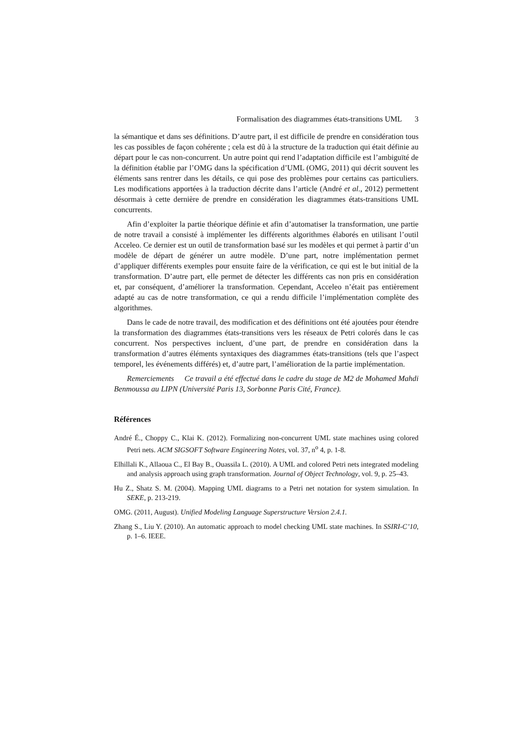Formalisation des diagrammes états-transitions UML 3
la sémantique et dans ses définitions. D’autre part, il est difficile de prendre en considération tous les cas possibles de façon cohérente ; cela est dû à la structure de la traduction qui était définie au départ pour le cas non-concurrent. Un autre point qui rend l’adaptation difficile est l’ambiguïté de la définition établie par l’OMG dans la spécification d’UML (OMG, 2011) qui décrit souvent les éléments sans rentrer dans les détails, ce qui pose des problèmes pour certains cas particuliers. Les modifications apportées à la traduction décrite dans l’article (André et al., 2012) permettent désormais à cette dernière de prendre en considération les diagrammes états-transitions UML concurrents.
Afin d’exploiter la partie théorique définie et afin d’automatiser la transformation, une partie de notre travail a consisté à implémenter les différents algorithmes élaborés en utilisant l’outil Acceleo. Ce dernier est un outil de transformation basé sur les modèles et qui permet à partir d’un modèle de départ de générer un autre modèle. D’une part, notre implémentation permet d’appliquer différents exemples pour ensuite faire de la vérification, ce qui est le but initial de la transformation. D’autre part, elle permet de détecter les différents cas non pris en considération et, par conséquent, d’améliorer la transformation. Cependant, Acceleo n’était pas entièrement adapté au cas de notre transformation, ce qui a rendu difficile l’implémentation complète des algorithmes.
Dans le cade de notre travail, des modification et des définitions ont été ajoutées pour étendre la transformation des diagrammes états-transitions vers les réseaux de Petri colorés dans le cas concurrent. Nos perspectives incluent, d’une part, de prendre en considération dans la transformation d’autres éléments syntaxiques des diagrammes états-transitions (tels que l’aspect temporel, les événements différés) et, d’autre part, l’amélioration de la partie implémentation.
Remerciements Ce travail a été effectué dans le cadre du stage de M2 de Mohamed Mahdi Benmoussa au LIPN (Université Paris 13, Sorbonne Paris Cité, France).
Références
André É., Choppy C., Klai K. (2012). Formalizing non-concurrent UML state machines using colored Petri nets. ACM SIGSOFT Software Engineering Notes, vol. 37, n<sup>o</sup> 4, p. 1-8.
Elhillali K., Allaoua C., El Bay B., Ouassila L. (2010). A UML and colored Petri nets integrated modeling and analysis approach using graph transformation. Journal of Object Technology, vol. 9, p. 25–43.
Hu Z., Shatz S. M. (2004). Mapping UML diagrams to a Petri net notation for system simulation. In SEKE, p. 213-219.
OMG. (2011, August). Unified Modeling Language Superstructure Version 2.4.1.
Zhang S., Liu Y. (2010). An automatic approach to model checking UML state machines. In SSIRI-C’10, p. 1–6. IEEE.